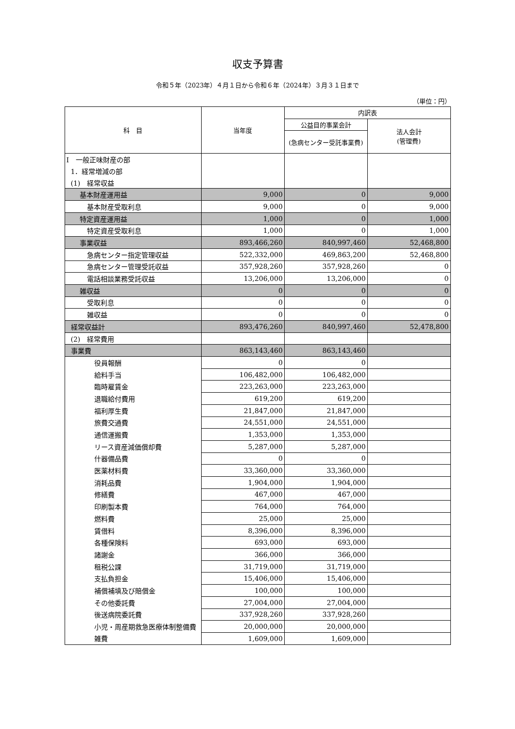収支予算書
令和５年（2023年）４月１日から令和６年（2024年）３月３１日まで
（単位：円）
| 科 目 | 当年度 | 内訳表 | |
| --- | --- | --- | --- |
| | | 公益目的事業会計 | 法人会計 (管理費) |
| | | (急病センター受託事業費) | |
| Ⅰ 一般正味財産の部 | | | |
| 1．経常増減の部 | | | |
| (1) 経常収益 | | | |
| 基本財産運用益 | 9,000 | 0 | 9,000 |
| 基本財産受取利息 | 9,000 | 0 | 9,000 |
| 特定資産運用益 | 1,000 | 0 | 1,000 |
| 特定資産受取利息 | 1,000 | 0 | 1,000 |
| 事業収益 | 893,466,260 | 840,997,460 | 52,468,800 |
| 急病センター指定管理収益 | 522,332,000 | 469,863,200 | 52,468,800 |
| 急病センター管理受託収益 | 357,928,260 | 357,928,260 | 0 |
| 電話相談業務受託収益 | 13,206,000 | 13,206,000 | 0 |
| 雑収益 | 0 | 0 | 0 |
| 受取利息 | 0 | 0 | 0 |
| 雑収益 | 0 | 0 | 0 |
| 経常収益計 | 893,476,260 | 840,997,460 | 52,478,800 |
| (2) 経常費用 | | | |
| 事業費 | 863,143,460 | 863,143,460 | |
| 役員報酬 | 0 | 0 | |
| 給料手当 | 106,482,000 | 106,482,000 | |
| 臨時雇賃金 | 223,263,000 | 223,263,000 | |
| 退職給付費用 | 619,200 | 619,200 | |
| 福利厚生費 | 21,847,000 | 21,847,000 | |
| 旅費交通費 | 24,551,000 | 24,551,000 | |
| 通信運搬費 | 1,353,000 | 1,353,000 | |
| リース資産減価償却費 | 5,287,000 | 5,287,000 | |
| 什器備品費 | 0 | 0 | |
| 医薬材料費 | 33,360,000 | 33,360,000 | |
| 消耗品費 | 1,904,000 | 1,904,000 | |
| 修繕費 | 467,000 | 467,000 | |
| 印刷製本費 | 764,000 | 764,000 | |
| 燃料費 | 25,000 | 25,000 | |
| 賃借料 | 8,396,000 | 8,396,000 | |
| 各種保険料 | 693,000 | 693,000 | |
| 諸謝金 | 366,000 | 366,000 | |
| 租税公課 | 31,719,000 | 31,719,000 | |
| 支払負担金 | 15,406,000 | 15,406,000 | |
| 補償補填及び賠償金 | 100,000 | 100,000 | |
| その他委託費 | 27,004,000 | 27,004,000 | |
| 後送病院委託費 | 337,928,260 | 337,928,260 | |
| 小児・周産期救急医療体制整備費 | 20,000,000 | 20,000,000 | |
| 雑費 | 1,609,000 | 1,609,000 | |